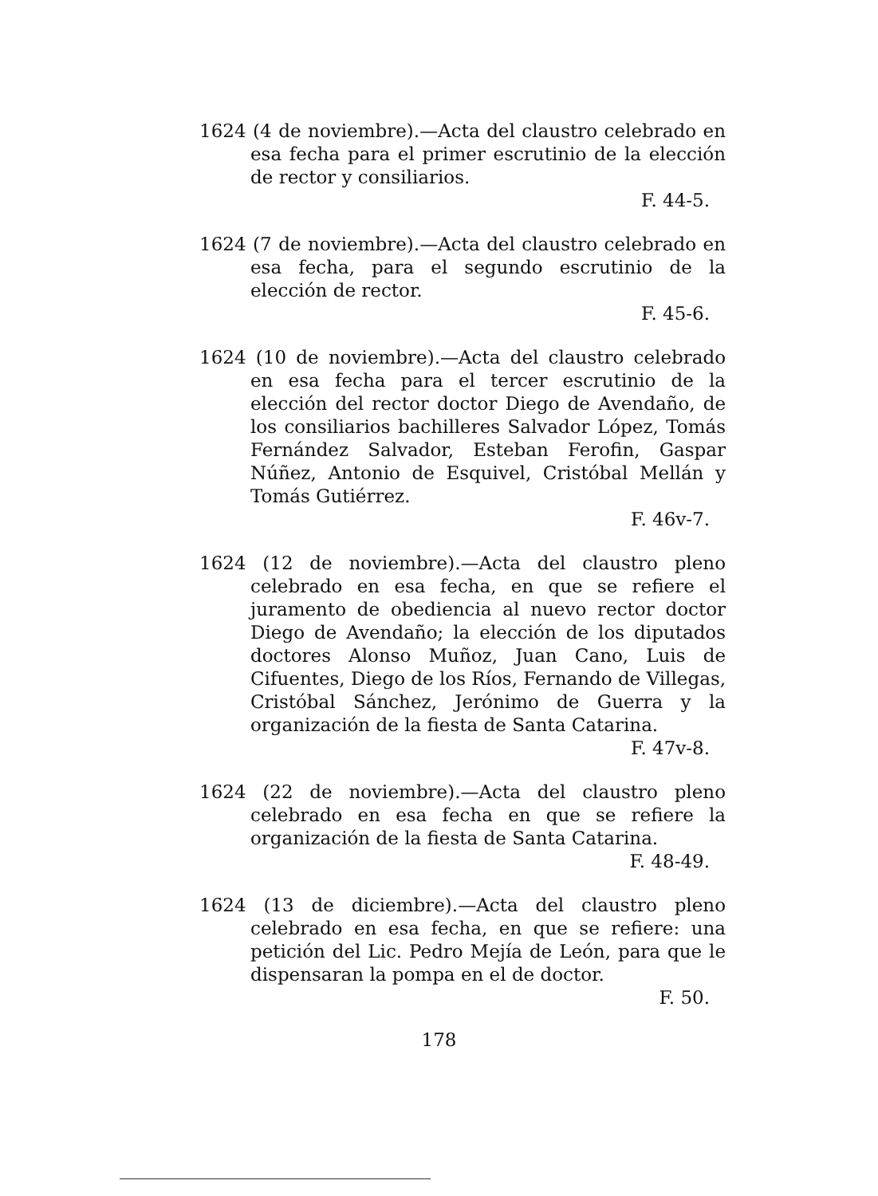1624 (4 de noviembre).—Acta del claustro celebrado en esa fecha para el primer escrutinio de la elección de rector y consiliarios.
F. 44-5.
1624 (7 de noviembre).—Acta del claustro celebrado en esa fecha, para el segundo escrutinio de la elección de rector.
F. 45-6.
1624 (10 de noviembre).—Acta del claustro celebrado en esa fecha para el tercer escrutinio de la elección del rector doctor Diego de Avendaño, de los consiliarios bachilleres Salvador López, Tomás Fernández Salvador, Esteban Ferofin, Gaspar Núñez, Antonio de Esquivel, Cristóbal Mellán y Tomás Gutiérrez.
F. 46v-7.
1624 (12 de noviembre).—Acta del claustro pleno celebrado en esa fecha, en que se refiere el juramento de obediencia al nuevo rector doctor Diego de Avendaño; la elección de los diputados doctores Alonso Muñoz, Juan Cano, Luis de Cifuentes, Diego de los Ríos, Fernando de Villegas, Cristóbal Sánchez, Jerónimo de Guerra y la organización de la fiesta de Santa Catarina.
F. 47v-8.
1624 (22 de noviembre).—Acta del claustro pleno celebrado en esa fecha en que se refiere la organización de la fiesta de Santa Catarina.
F. 48-49.
1624 (13 de diciembre).—Acta del claustro pleno celebrado en esa fecha, en que se refiere: una petición del Lic. Pedro Mejía de León, para que le dispensaran la pompa en el de doctor.
F. 50.
178